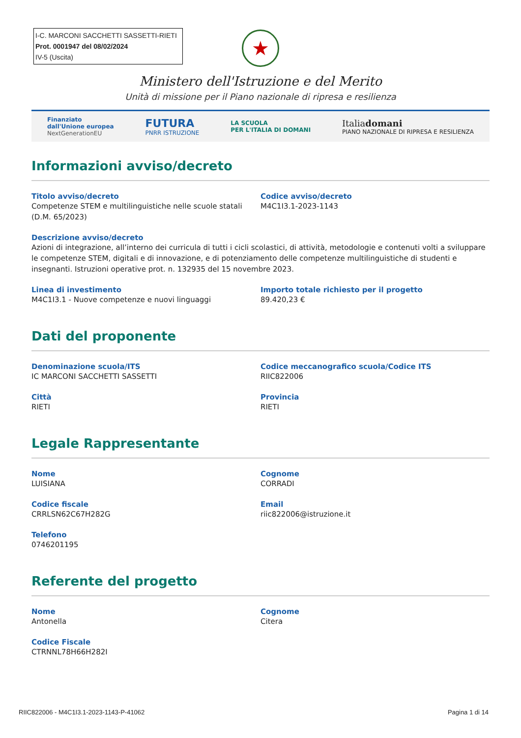I-C. MARCONI SACCHETTI SASSETTI-RIETI
Prot. 0001947 del 08/02/2024
IV-5 (Uscita)
★
Ministero dell'Istruzione e del Merito
Unità di missione per il Piano nazionale di ripresa e resilienza
Finanziato
dall'Unione europea
NextGenerationEU
FUTURA
PNRR ISTRUZIONE
LA SCUOLA
PER L'ITALIA DI DOMANI
Italiadomani
PIANO NAZIONALE DI RIPRESA E RESILIENZA
Informazioni avviso/decreto
Titolo avviso/decreto
Competenze STEM e multilinguistiche nelle scuole statali (D.M. 65/2023)
Codice avviso/decreto
M4C1I3.1-2023-1143
Descrizione avviso/decreto
Azioni di integrazione, all’interno dei curricula di tutti i cicli scolastici, di attività, metodologie e contenuti volti a sviluppare le competenze STEM, digitali e di innovazione, e di potenziamento delle competenze multilinguistiche di studenti e insegnanti. Istruzioni operative prot. n. 132935 del 15 novembre 2023.
Linea di investimento
M4C1I3.1 - Nuove competenze e nuovi linguaggi
Importo totale richiesto per il progetto
89.420,23 €
Dati del proponente
Denominazione scuola/ITS
IC MARCONI SACCHETTI SASSETTI
Codice meccanografico scuola/Codice ITS
RIIC822006
Città
RIETI
Provincia
RIETI
Legale Rappresentante
Nome
LUISIANA
Cognome
CORRADI
Codice fiscale
CRRLSN62C67H282G
Email
riic822006@istruzione.it
Telefono
0746201195
Referente del progetto
Nome
Antonella
Cognome
Citera
Codice Fiscale
CTRNNL78H66H282I
RIIC822006 - M4C1I3.1-2023-1143-P-41062 Pagina 1 di 14